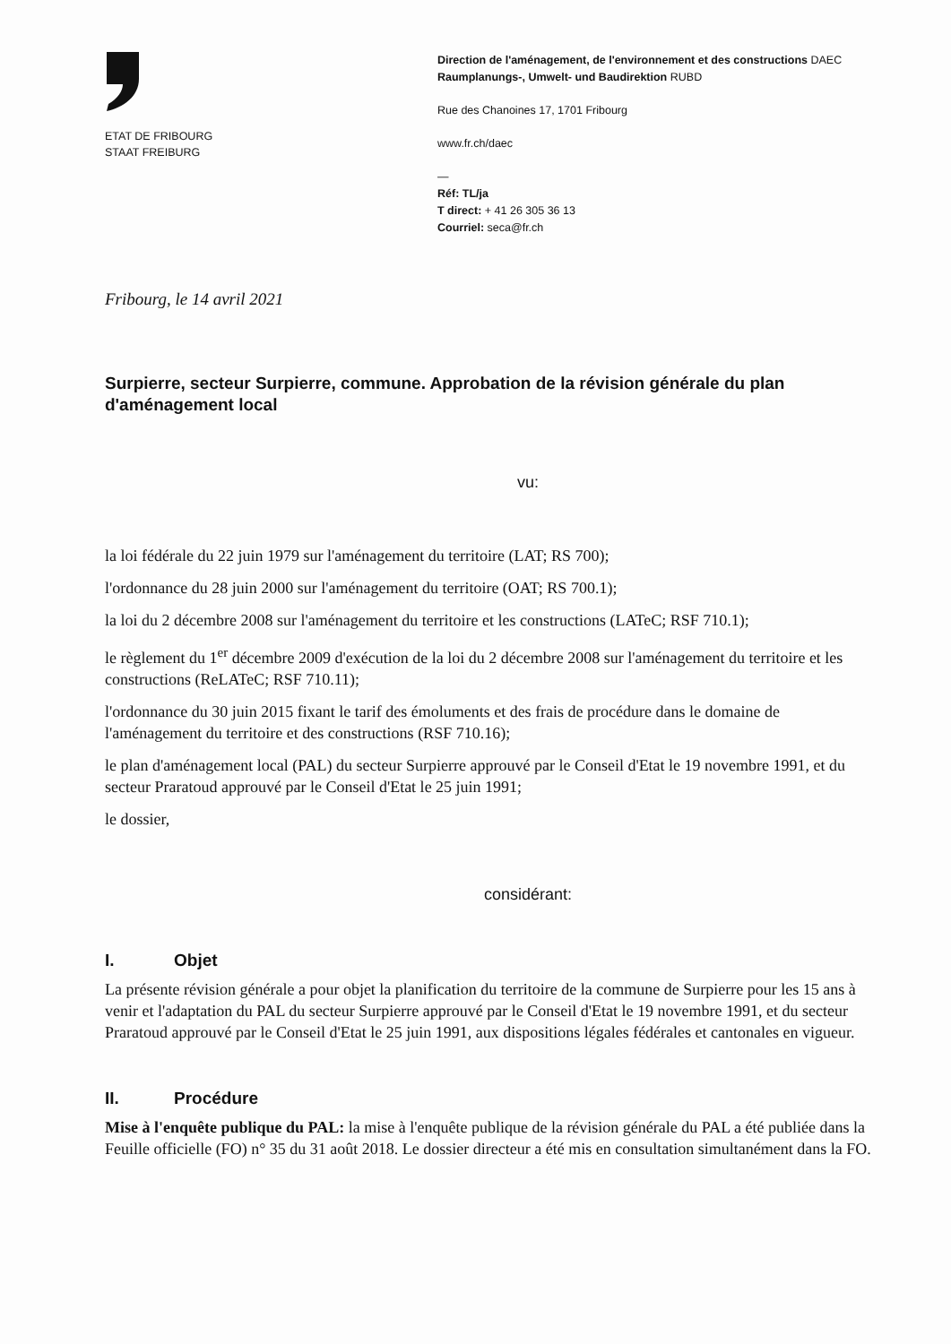ETAT DE FRIBOURG
STAAT FREIBURG
Direction de l'aménagement, de l'environnement et des constructions DAEC
Raumplanungs-, Umwelt- und Baudirektion RUBD
Rue des Chanoines 17, 1701 Fribourg
www.fr.ch/daec
—
Réf: TL/ja
T direct: + 41 26 305 36 13
Courriel: seca@fr.ch
Fribourg, le 14 avril 2021
Surpierre, secteur Surpierre, commune. Approbation de la révision générale du plan d'aménagement local
vu:
la loi fédérale du 22 juin 1979 sur l'aménagement du territoire (LAT; RS 700);
l'ordonnance du 28 juin 2000 sur l'aménagement du territoire (OAT; RS 700.1);
la loi du 2 décembre 2008 sur l'aménagement du territoire et les constructions (LATeC; RSF 710.1);
le règlement du 1<sup>er</sup> décembre 2009 d'exécution de la loi du 2 décembre 2008 sur l'aménagement du territoire et les constructions (ReLATeC; RSF 710.11);
l'ordonnance du 30 juin 2015 fixant le tarif des émoluments et des frais de procédure dans le domaine de l'aménagement du territoire et des constructions (RSF 710.16);
le plan d'aménagement local (PAL) du secteur Surpierre approuvé par le Conseil d'Etat le 19 novembre 1991, et du secteur Praratoud approuvé par le Conseil d'Etat le 25 juin 1991;
le dossier,
considérant:
I. Objet
La présente révision générale a pour objet la planification du territoire de la commune de Surpierre pour les 15 ans à venir et l'adaptation du PAL du secteur Surpierre approuvé par le Conseil d'Etat le 19 novembre 1991, et du secteur Praratoud approuvé par le Conseil d'Etat le 25 juin 1991, aux dispositions légales fédérales et cantonales en vigueur.
II. Procédure
Mise à l'enquête publique du PAL: la mise à l'enquête publique de la révision générale du PAL a été publiée dans la Feuille officielle (FO) n° 35 du 31 août 2018. Le dossier directeur a été mis en consultation simultanément dans la FO.